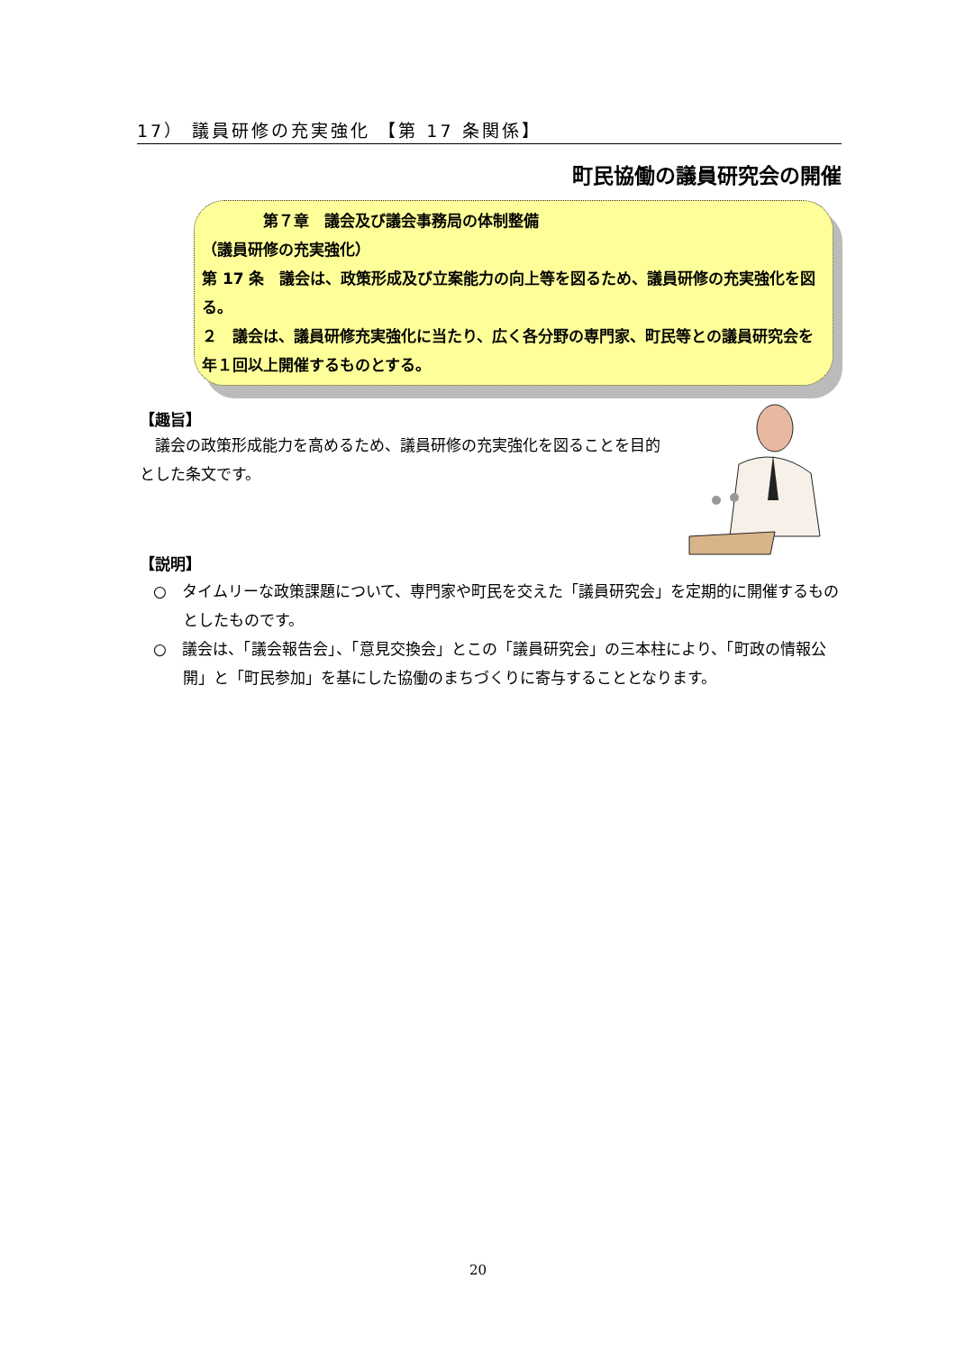17） 議員研修の充実強化 【第 17 条関係】
町民協働の議員研究会の開催
　　　　第７章　議会及び議会事務局の体制整備
（議員研修の充実強化）
第 17 条　議会は、政策形成及び立案能力の向上等を図るため、議員研修の充実強化を図る。
２　議会は、議員研修充実強化に当たり、広く各分野の専門家、町民等との議員研究会を年１回以上開催するものとする。
【趣旨】
　議会の政策形成能力を高めるため、議員研修の充実強化を図ることを目的とした条文です。
【説明】
○　タイムリーな政策課題について、専門家や町民を交えた「議員研究会」を定期的に開催するものとしたものです。
○　議会は、「議会報告会」、「意見交換会」とこの「議員研究会」の三本柱により、「町政の情報公開」と「町民参加」を基にした協働のまちづくりに寄与することとなります。
20